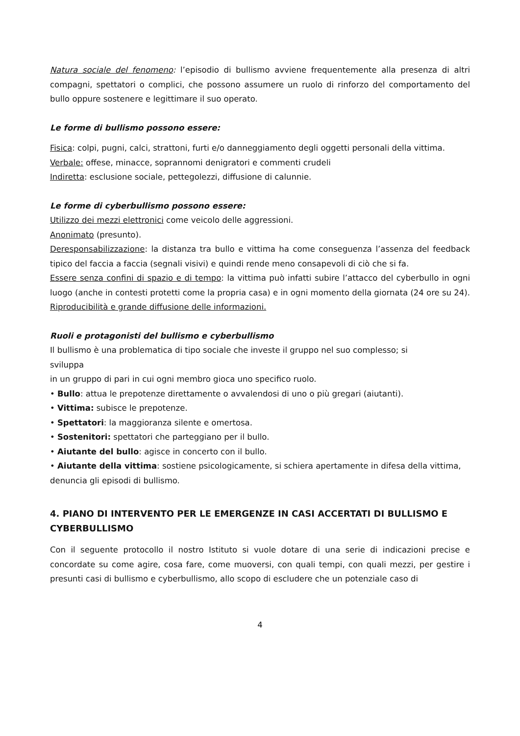Natura sociale del fenomeno: l’episodio di bullismo avviene frequentemente alla presenza di altri compagni, spettatori o complici, che possono assumere un ruolo di rinforzo del comportamento del bullo oppure sostenere e legittimare il suo operato.
Le forme di bullismo possono essere:
Fisica: colpi, pugni, calci, strattoni, furti e/o danneggiamento degli oggetti personali della vittima.
Verbale: offese, minacce, soprannomi denigratori e commenti crudeli
Indiretta: esclusione sociale, pettegolezzi, diffusione di calunnie.
Le forme di cyberbullismo possono essere:
Utilizzo dei mezzi elettronici come veicolo delle aggressioni.
Anonimato (presunto).
Deresponsabilizzazione: la distanza tra bullo e vittima ha come conseguenza l’assenza del feedback tipico del faccia a faccia (segnali visivi) e quindi rende meno consapevoli di ciò che si fa.
Essere senza confini di spazio e di tempo: la vittima può infatti subire l’attacco del cyberbullo in ogni luogo (anche in contesti protetti come la propria casa) e in ogni momento della giornata (24 ore su 24).
Riproducibilità e grande diffusione delle informazioni.
Ruoli e protagonisti del bullismo e cyberbullismo
Il bullismo è una problematica di tipo sociale che investe il gruppo nel suo complesso; si
sviluppa
in un gruppo di pari in cui ogni membro gioca uno specifico ruolo.
• Bullo: attua le prepotenze direttamente o avvalendosi di uno o più gregari (aiutanti).
• Vittima: subisce le prepotenze.
• Spettatori: la maggioranza silente e omertosa.
• Sostenitori: spettatori che parteggiano per il bullo.
• Aiutante del bullo: agisce in concerto con il bullo.
• Aiutante della vittima: sostiene psicologicamente, si schiera apertamente in difesa della vittima, denuncia gli episodi di bullismo.
4. PIANO DI INTERVENTO PER LE EMERGENZE IN CASI ACCERTATI DI BULLISMO E CYBERBULLISMO
Con il seguente protocollo il nostro Istituto si vuole dotare di una serie di indicazioni precise e concordate su come agire, cosa fare, come muoversi, con quali tempi, con quali mezzi, per gestire i presunti casi di bullismo e cyberbullismo, allo scopo di escludere che un potenziale caso di
4